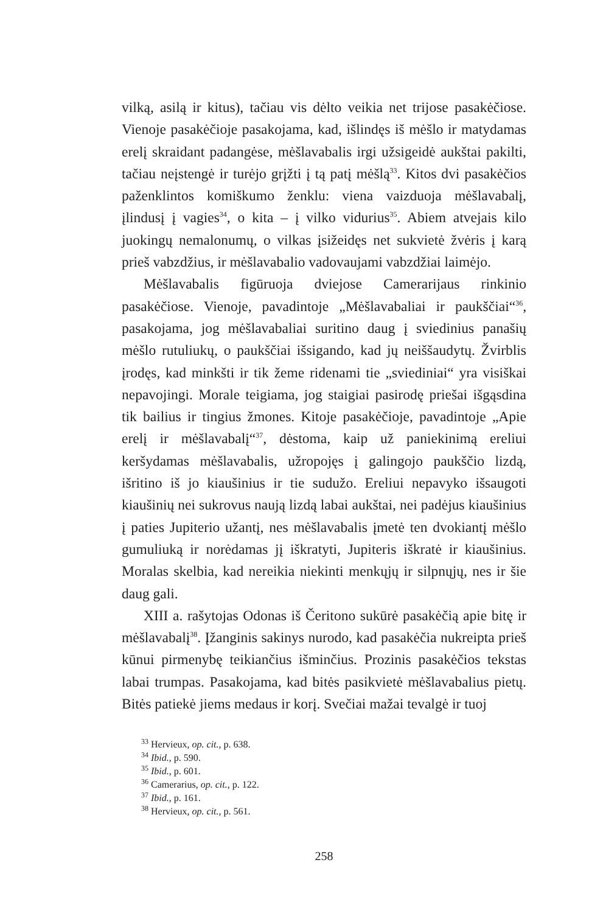vilką, asilą ir kitus), tačiau vis dėlto veikia net trijose pasakėčiose. Vienoje pasakėčioje pasakojama, kad, išlindęs iš mėšlo ir matydamas erelį skraidant padangėse, mėšlavabalis irgi užsigeidė aukštai pakilti, tačiau neįstengė ir turėjo grįžti į tą patį mėšlą<sup>33</sup>. Kitos dvi pasakėčios paženklintos komiškumo ženklu: viena vaizduoja mėšlavabalį, įlindusį į vagies<sup>34</sup>, o kita – į vilko vidurius<sup>35</sup>. Abiem atvejais kilo juokingų nemalonumų, o vilkas įsižeidęs net sukvietė žvėris į karą prieš vabzdžius, ir mėšlavabalio vadovaujami vabzdžiai laimėjo.
Mėšlavabalis figūruoja dviejose Camerarijaus rinkinio pasakėčiose. Vienoje, pavadintoje „Mėšlavabaliai ir paukščiai“<sup>36</sup>, pasakojama, jog mėšlavabaliai suritino daug į sviedinius panašių mėšlo rutuliukų, o paukščiai išsigando, kad jų neiššaudytų. Žvirblis įrodęs, kad minkšti ir tik žeme ridenami tie „sviediniai“ yra visiškai nepavojingi. Morale teigiama, jog staigiai pasirodę priešai išgąsdina tik bailius ir tingius žmones. Kitoje pasakėčioje, pavadintoje „Apie erelį ir mėšlavabalį“<sup>37</sup>, dėstoma, kaip už paniekinimą ereliui keršydamas mėšlavabalis, užropojęs į galingojo paukščio lizdą, išritino iš jo kiaušinius ir tie sudužo. Ereliui nepavyko išsaugoti kiaušinių nei sukrovus naują lizdą labai aukštai, nei padėjus kiaušinius į paties Jupiterio užantį, nes mėšlavabalis įmetė ten dvokiantį mėšlo gumuliuką ir norėdamas jį iškratyti, Jupiteris iškratė ir kiaušinius. Moralas skelbia, kad nereikia niekinti menkųjų ir silpnųjų, nes ir šie daug gali.
XIII a. rašytojas Odonas iš Čeritono sukūrė pasakėčią apie bitę ir mėšlavabalį<sup>38</sup>. Įžanginis sakinys nurodo, kad pasakėčia nukreipta prieš kūnui pirmenybę teikiančius išminčius. Prozinis pasakėčios tekstas labai trumpas. Pasakojama, kad bitės pasikvietė mėšlavabalius pietų. Bitės patiekė jiems medaus ir korį. Svečiai mažai tevalgė ir tuoj
<sup>33</sup> Hervieux, op. cit., p. 638.
<sup>34</sup> Ibid., p. 590.
<sup>35</sup> Ibid., p. 601.
<sup>36</sup> Camerarius, op. cit., p. 122.
<sup>37</sup> Ibid., p. 161.
<sup>38</sup> Hervieux, op. cit., p. 561.
258